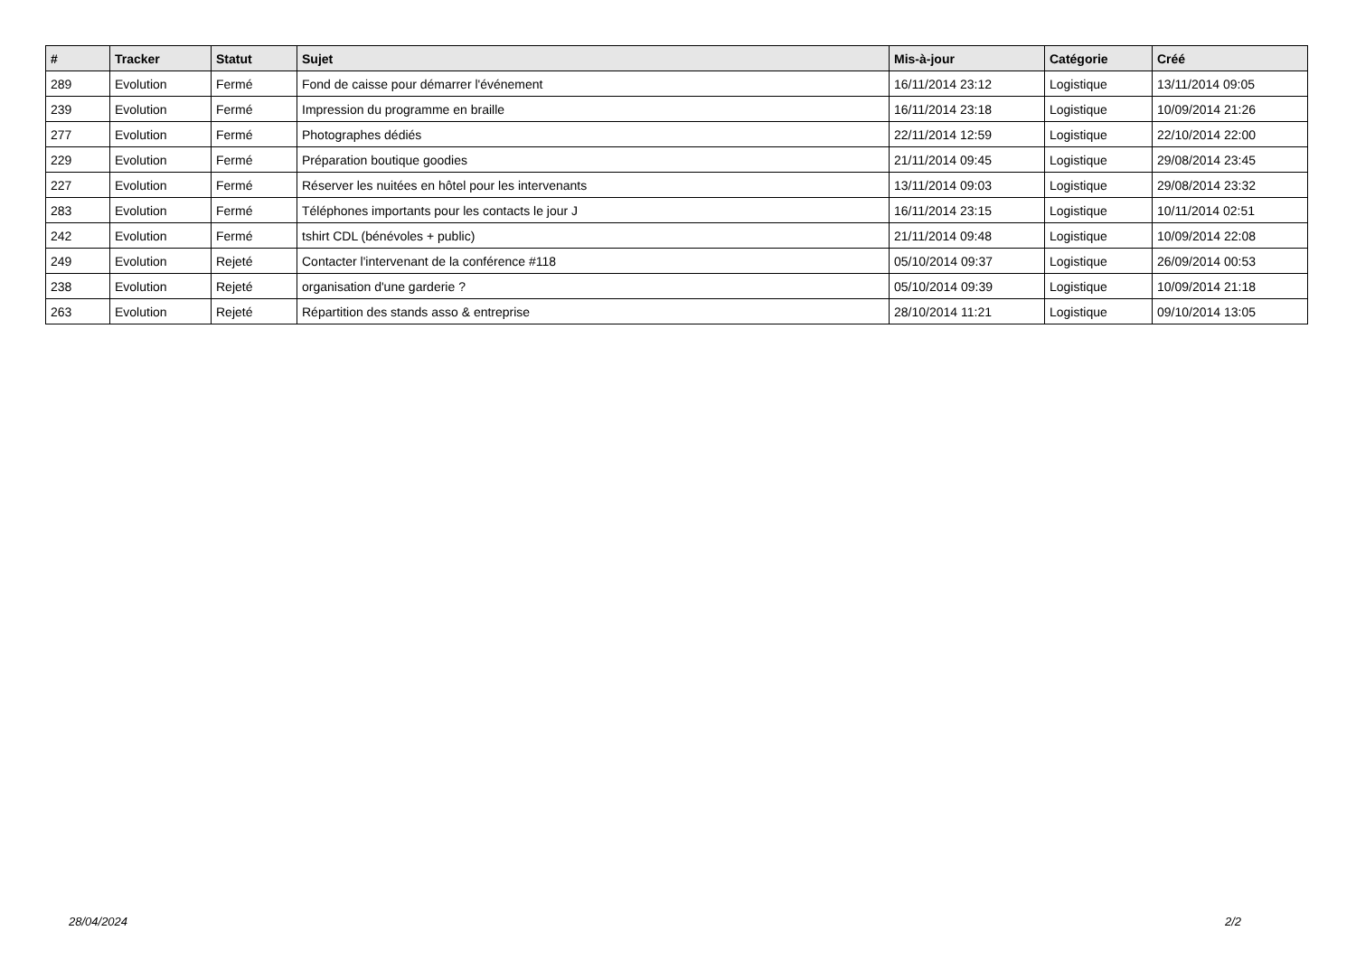| # | Tracker | Statut | Sujet | Mis-à-jour | Catégorie | Créé |
| --- | --- | --- | --- | --- | --- | --- |
| 289 | Evolution | Fermé | Fond de caisse pour démarrer l'événement | 16/11/2014 23:12 | Logistique | 13/11/2014 09:05 |
| 239 | Evolution | Fermé | Impression du programme en braille | 16/11/2014 23:18 | Logistique | 10/09/2014 21:26 |
| 277 | Evolution | Fermé | Photographes dédiés | 22/11/2014 12:59 | Logistique | 22/10/2014 22:00 |
| 229 | Evolution | Fermé | Préparation boutique goodies | 21/11/2014 09:45 | Logistique | 29/08/2014 23:45 |
| 227 | Evolution | Fermé | Réserver les nuitées en hôtel pour les intervenants | 13/11/2014 09:03 | Logistique | 29/08/2014 23:32 |
| 283 | Evolution | Fermé | Téléphones importants pour les contacts le jour J | 16/11/2014 23:15 | Logistique | 10/11/2014 02:51 |
| 242 | Evolution | Fermé | tshirt CDL (bénévoles + public) | 21/11/2014 09:48 | Logistique | 10/09/2014 22:08 |
| 249 | Evolution | Rejeté | Contacter l'intervenant de la conférence #118 | 05/10/2014 09:37 | Logistique | 26/09/2014 00:53 |
| 238 | Evolution | Rejeté | organisation d'une garderie ? | 05/10/2014 09:39 | Logistique | 10/09/2014 21:18 |
| 263 | Evolution | Rejeté | Répartition des stands asso & entreprise | 28/10/2014 11:21 | Logistique | 09/10/2014 13:05 |
28/04/2024 2/2